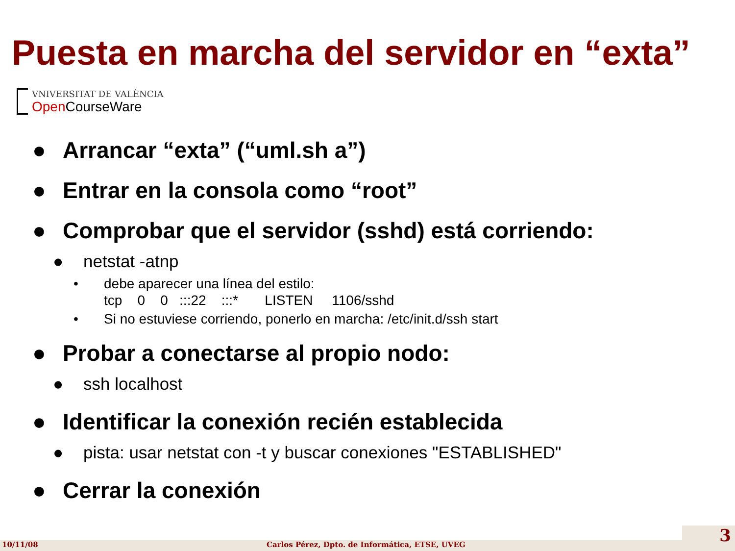Puesta en marcha del servidor en “exta”
VNIVERSITAT DE VALÈNCIA
Open CourseWare
● Arrancar “exta” (“uml.sh a”)
● Entrar en la consola como “root”
● Comprobar que el servidor (sshd) está corriendo:
● netstat -atnp
• debe aparecer una línea del estilo:
tcp 0 0 :::22 :::* LISTEN 1106/sshd
• Si no estuviese corriendo, ponerlo en marcha: /etc/init.d/ssh start
● Probar a conectarse al propio nodo:
● ssh localhost
● Identificar la conexión recién establecida
● pista: usar netstat con -t y buscar conexiones "ESTABLISHED"
● Cerrar la conexión
10/11/08 Carlos Pérez, Dpto. de Informática, ETSE, UVEG 3